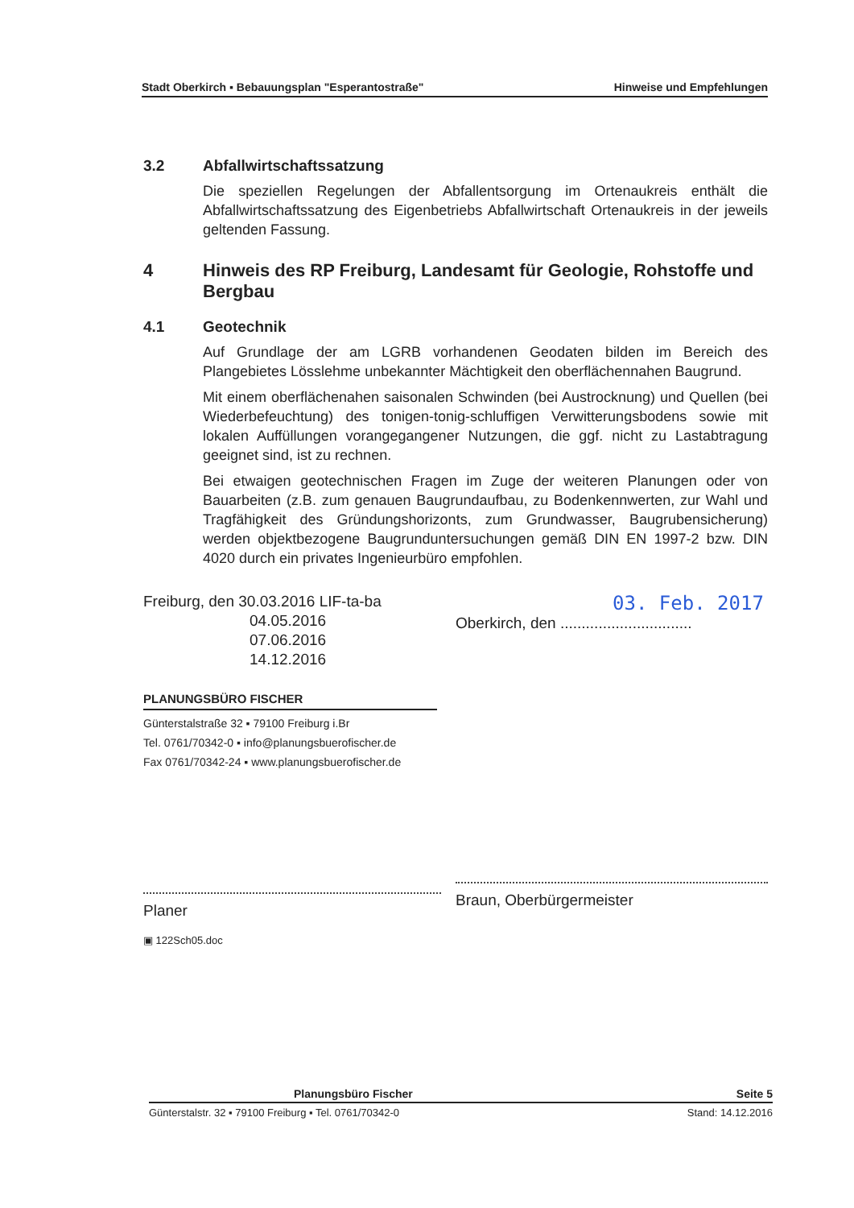Stadt Oberkirch ▪ Bebauungsplan "Esperantostraße" Hinweise und Empfehlungen
3.2 Abfallwirtschaftssatzung
Die speziellen Regelungen der Abfallentsorgung im Ortenaukreis enthält die Abfallwirtschaftssatzung des Eigenbetriebs Abfallwirtschaft Ortenaukreis in der jeweils geltenden Fassung.
4 Hinweis des RP Freiburg, Landesamt für Geologie, Rohstoffe und Bergbau
4.1 Geotechnik
Auf Grundlage der am LGRB vorhandenen Geodaten bilden im Bereich des Plangebietes Lösslehme unbekannter Mächtigkeit den oberflächennahen Baugrund.
Mit einem oberflächenahen saisonalen Schwinden (bei Austrocknung) und Quellen (bei Wiederbefeuchtung) des tonigen-tonig-schluffigen Verwitterungsbodens sowie mit lokalen Auffüllungen vorangegangener Nutzungen, die ggf. nicht zu Lastabtragung geeignet sind, ist zu rechnen.
Bei etwaigen geotechnischen Fragen im Zuge der weiteren Planungen oder von Bauarbeiten (z.B. zum genauen Baugrundaufbau, zu Bodenkennwerten, zur Wahl und Tragfähigkeit des Gründungshorizonts, zum Grundwasser, Baugrubensicherung) werden objektbezogene Baugrunduntersuchungen gemäß DIN EN 1997-2 bzw. DIN 4020 durch ein privates Ingenieurbüro empfohlen.
Freiburg, den 30.03.2016 LIF-ta-ba
04.05.2016
07.06.2016
14.12.2016
PLANUNGSBÜRO FISCHER
Günterstalstraße 32 ▪ 79100 Freiburg i.Br
Tel. 0761/70342-0 ▪ info@planungsbuerofischer.de
Fax 0761/70342-24 ▪ www.planungsbuerofischer.de
Planer
▣ 122Sch05.doc
03. Feb. 2017
Oberkirch, den ...............................
Braun, Oberbürgermeister
Planungsbüro Fischer Seite 5
Günterstalstr. 32 ▪ 79100 Freiburg ▪ Tel. 0761/70342-0 Stand: 14.12.2016